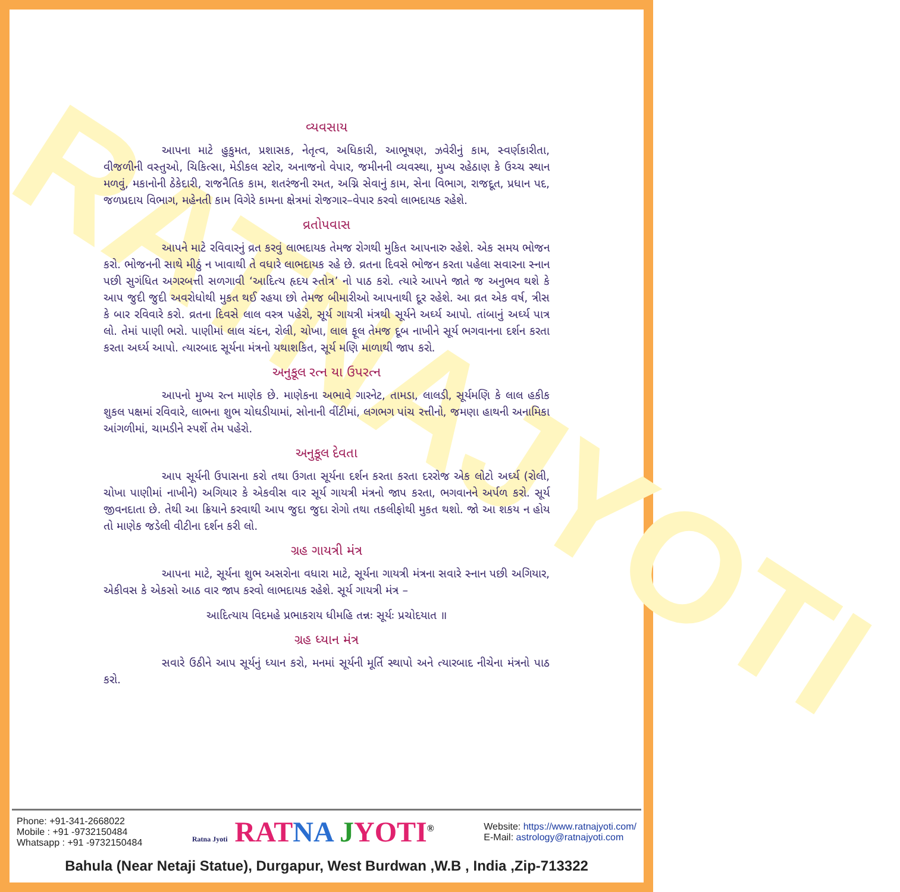RATNAJYOTI
વ્યવસાય
આપના માટે હુકુમત, પ્રશાસક, નેતૃત્વ, અધિકારી, આભૂષણ, ઝવેરીનું કામ, સ્વર્ણકારીતા, વીજળીની વસ્તુઓ, ચિકિત્સા, મેડીકલ સ્ટોર, અનાજનો વેપાર, જમીનની વ્યવસ્થા, મુખ્ય રહેઠાણ કે ઉચ્ચ સ્થાન મળવું, મકાનોની ઠેકેદારી, રાજનૈતિક કામ, શતરંજની રમત, અગ્નિ સેવાનું કામ, સેના વિભાગ, રાજદૂત, પ્રધાન પદ, જળપ્રદાય વિભાગ, મહેનતી કામ વિગેરે કામના ક્ષેત્રમાં રોજગાર–વેપાર કરવો લાભદાયક રહેશે.
વ્રતોપવાસ
આપને માટે રવિવારનું વ્રત કરવું લાભદાયક તેમજ રોગથી મુકિત આપનારુ રહેશે. એક સમય ભોજન કરો. ભોજનની સાથે મીઠું ન ખાવાથી તે વધારે લાભદાયક રહે છે. વ્રતના દિવસે ભોજન કરતા પહેલા સવારના સ્નાન પછી સુગંધિત અગરબત્તી સળગાવી ‘આદિત્ય હૃદય સ્તોત્ર’ નો પાઠ કરો. ત્યારે આપને જાતે જ અનુભવ થશે કે આપ જુદી જુદી અવરોધોથી મુકત થઈ રહયા છો તેમજ બીમારીઓ આપનાથી દૂર રહેશે. આ વ્રત એક વર્ષ, ત્રીસ કે બાર રવિવારે કરો. વ્રતના દિવસે લાલ વસ્ત્ર પહેરો, સૂર્ય ગાયત્રી મંત્રથી સૂર્યને અર્ઘ્ય આપો. તાંબાનું અર્ઘ્ય પાત્ર લો. તેમાં પાણી ભરો. પાણીમાં લાલ ચંદન, રોલી, ચોખા, લાલ ફૂલ તેમજ દૂબ નાખીને સૂર્ય ભગવાનના દર્શન કરતા કરતા અર્ઘ્ય આપો. ત્યારબાદ સૂર્યના મંત્રનો યથાશકિત, સૂર્ય મણિ માળાથી જાપ કરો.
અનુકૂલ રત્ન યા ઉપરત્ન
આપનો મુખ્ય રત્ન માણેક છે. માણેકના અભાવે ગારનેટ, તામડા, લાલડી, સૂર્યમણિ કે લાલ હકીક શુકલ પક્ષમાં રવિવારે, લાભના શુભ ચોઘડીયામાં, સોનાની વીંટીમાં, લગભગ પાંચ રત્તીનો, જમણા હાથની અનામિકા આંગળીમાં, ચામડીને સ્પર્શે તેમ પહેરો.
અનુકૂલ દેવતા
આપ સૂર્યની ઉપાસના કરો તથા ઉગતા સૂર્યના દર્શન કરતા કરતા દરરોજ એક લોટો અર્ઘ્ય (રોલી, ચોખા પાણીમાં નાખીને) અગિયાર કે એકવીસ વાર સૂર્ય ગાયત્રી મંત્રનો જાપ કરતા, ભગવાનને અર્પળ કરો. સૂર્ય જીવનદાતા છે. તેથી આ ક્રિયાને કરવાથી આપ જુદા જુદા રોગો તથા તકલીફોથી મુકત થશો. જો આ શકય ન હોય તો માણેક જડેલી વીટીના દર્શન કરી લો.
ગ્રહ ગાયત્રી મંત્ર
આપના માટે, સૂર્યના શુભ અસરોના વધારા માટે, સૂર્યના ગાયત્રી મંત્રના સવારે સ્નાન પછી અગિયાર, એકીવસ કે એકસો આઠ વાર જાપ કરવો લાભદાયક રહેશે. સૂર્ય ગાયત્રી મંત્ર –
આદિત્યાય વિદમહે પ્રભાકરાય ધીમહિ તન્નઃ સૂર્યઃ પ્રચોદયાત ॥
ગ્રહ ધ્યાન મંત્ર
સવારે ઉઠીને આપ સૂર્યનું ધ્યાન કરો, મનમાં સૂર્યની મૂર્તિ સ્થાપો અને ત્યારબાદ નીચેના મંત્રનો પાઠ કરો.
Phone: +91-341-2668022
Mobile : +91 -9732150484
Whatsapp : +91 -9732150484
Ratna Jyoti RAT NA JYOTI<sup>®</sup>
Website: https://www.ratnajyoti.com/
E-Mail: astrology@ratnajyoti.com
Bahula (Near Netaji Statue), Durgapur, West Burdwan ,W.B , India ,Zip-713322